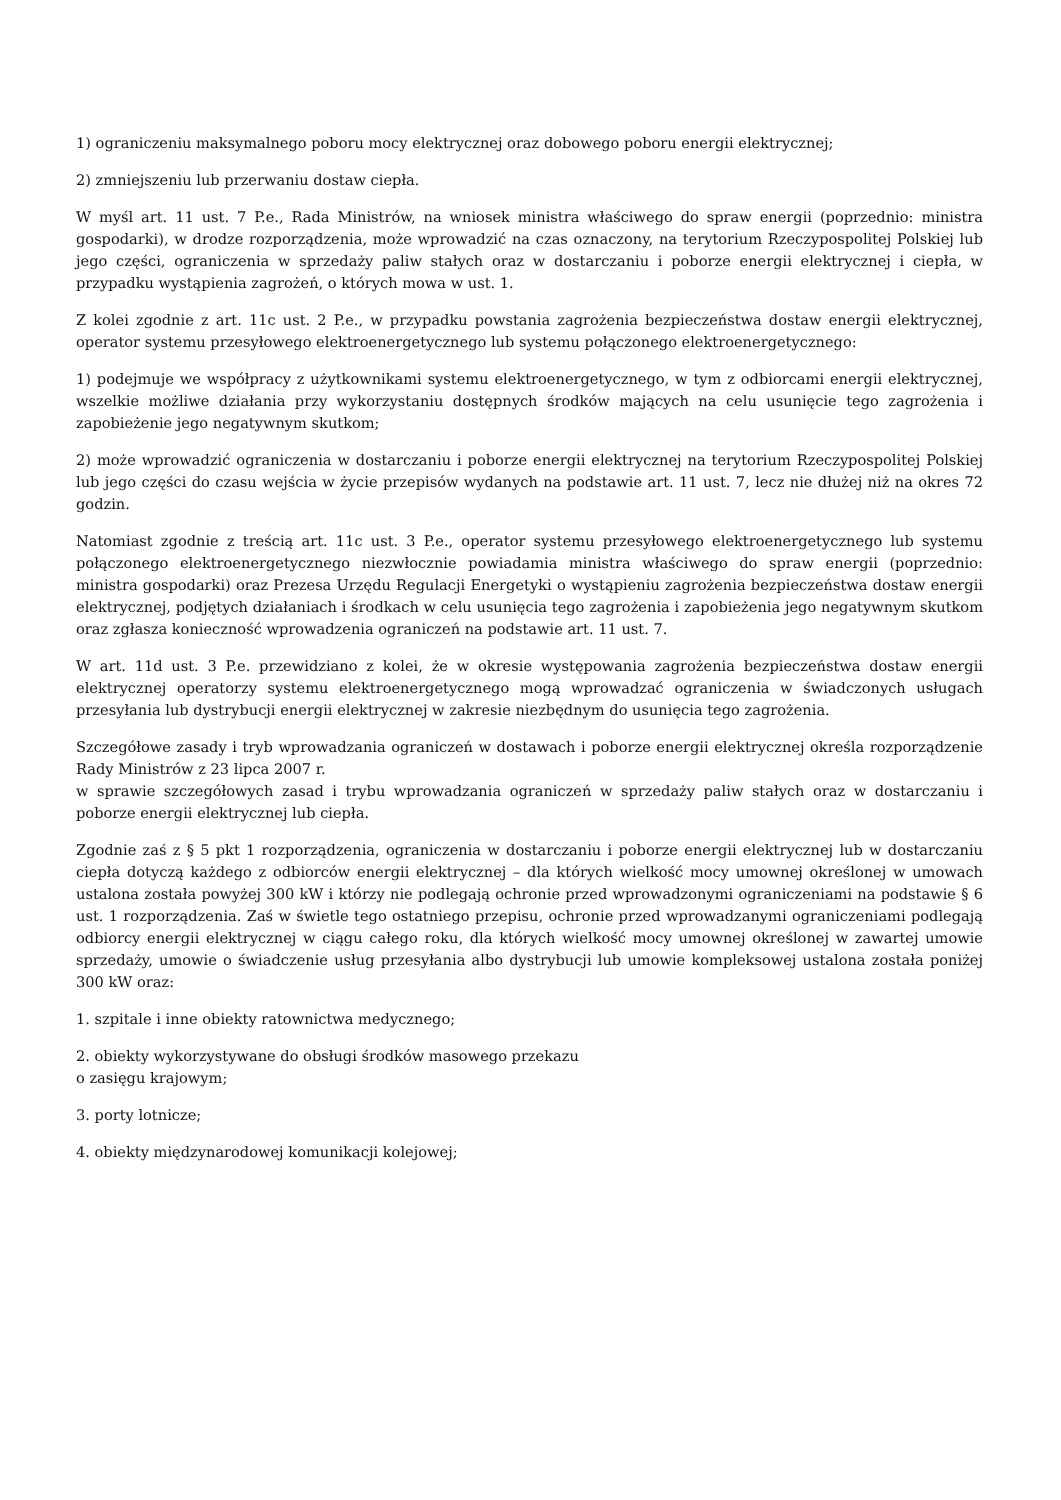1) ograniczeniu maksymalnego poboru mocy elektrycznej oraz dobowego poboru energii elektrycznej;
2) zmniejszeniu lub przerwaniu dostaw ciepła.
W myśl art. 11 ust. 7 P.e., Rada Ministrów, na wniosek ministra właściwego do spraw energii (poprzednio: ministra gospodarki), w drodze rozporządzenia, może wprowadzić na czas oznaczony, na terytorium Rzeczypospolitej Polskiej lub jego części, ograniczenia w sprzedaży paliw stałych oraz w dostarczaniu i poborze energii elektrycznej i ciepła, w przypadku wystąpienia zagrożeń, o których mowa w ust. 1.
Z kolei zgodnie z art. 11c ust. 2 P.e., w przypadku powstania zagrożenia bezpieczeństwa dostaw energii elektrycznej, operator systemu przesyłowego elektroenergetycznego lub systemu połączonego elektroenergetycznego:
1) podejmuje we współpracy z użytkownikami systemu elektroenergetycznego, w tym z odbiorcami energii elektrycznej, wszelkie możliwe działania przy wykorzystaniu dostępnych środków mających na celu usunięcie tego zagrożenia i zapobieżenie jego negatywnym skutkom;
2) może wprowadzić ograniczenia w dostarczaniu i poborze energii elektrycznej na terytorium Rzeczypospolitej Polskiej lub jego części do czasu wejścia w życie przepisów wydanych na podstawie art. 11 ust. 7, lecz nie dłużej niż na okres 72 godzin.
Natomiast zgodnie z treścią art. 11c ust. 3 P.e., operator systemu przesyłowego elektroenergetycznego lub systemu połączonego elektroenergetycznego niezwłocznie powiadamia ministra właściwego do spraw energii (poprzednio: ministra gospodarki) oraz Prezesa Urzędu Regulacji Energetyki o wystąpieniu zagrożenia bezpieczeństwa dostaw energii elektrycznej, podjętych działaniach i środkach w celu usunięcia tego zagrożenia i zapobieżenia jego negatywnym skutkom oraz zgłasza konieczność wprowadzenia ograniczeń na podstawie art. 11 ust. 7.
W art. 11d ust. 3 P.e. przewidziano z kolei, że w okresie występowania zagrożenia bezpieczeństwa dostaw energii elektrycznej operatorzy systemu elektroenergetycznego mogą wprowadzać ograniczenia w świadczonych usługach przesyłania lub dystrybucji energii elektrycznej w zakresie niezbędnym do usunięcia tego zagrożenia.
Szczegółowe zasady i tryb wprowadzania ograniczeń w dostawach i poborze energii elektrycznej określa rozporządzenie Rady Ministrów z 23 lipca 2007 r.
w sprawie szczegółowych zasad i trybu wprowadzania ograniczeń w sprzedaży paliw stałych oraz w dostarczaniu i poborze energii elektrycznej lub ciepła.
Zgodnie zaś z § 5 pkt 1 rozporządzenia, ograniczenia w dostarczaniu i poborze energii elektrycznej lub w dostarczaniu ciepła dotyczą każdego z odbiorców energii elektrycznej – dla których wielkość mocy umownej określonej w umowach ustalona została powyżej 300 kW i którzy nie podlegają ochronie przed wprowadzonymi ograniczeniami na podstawie § 6 ust. 1 rozporządzenia. Zaś w świetle tego ostatniego przepisu, ochronie przed wprowadzanymi ograniczeniami podlegają odbiorcy energii elektrycznej w ciągu całego roku, dla których wielkość mocy umownej określonej w zawartej umowie sprzedaży, umowie o świadczenie usług przesyłania albo dystrybucji lub umowie kompleksowej ustalona została poniżej 300 kW oraz:
1. szpitale i inne obiekty ratownictwa medycznego;
2. obiekty wykorzystywane do obsługi środków masowego przekazu
o zasięgu krajowym;
3. porty lotnicze;
4. obiekty międzynarodowej komunikacji kolejowej;